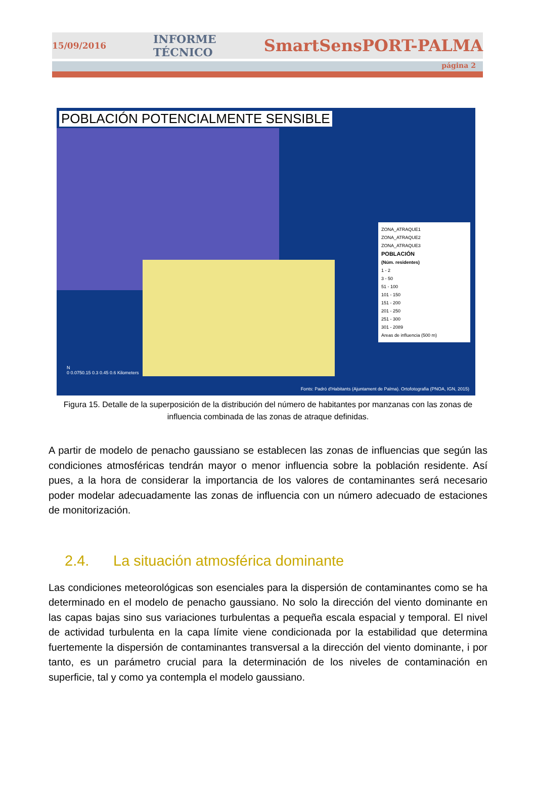15/09/2016 INFORME TÉCNICO SmartSensPORT-PALMA
página 2
POBLACIÓN POTENCIALMENTE SENSIBLE
ZONA_ATRAQUE1
ZONA_ATRAQUE2
ZONA_ATRAQUE3
POBLACIÓN
(Núm. residentes)
1 - 2
3 - 50
51 - 100
101 - 150
151 - 200
201 - 250
251 - 300
301 - 2089
Areas de influencia (500 m)
N
0 0.0750.15 0.3 0.45 0.6 Kilometers
Fonts: Padró d'Habitants (Ajuntament de Palma). Ortofotografia (PNOA, IGN, 2015)
Figura 15. Detalle de la superposición de la distribución del número de habitantes por manzanas con las zonas de influencia combinada de las zonas de atraque definidas.
A partir de modelo de penacho gaussiano se establecen las zonas de influencias que según las condiciones atmosféricas tendrán mayor o menor influencia sobre la población residente. Así pues, a la hora de considerar la importancia de los valores de contaminantes será necesario poder modelar adecuadamente las zonas de influencia con un número adecuado de estaciones de monitorización.
2.4. La situación atmosférica dominante
Las condiciones meteorológicas son esenciales para la dispersión de contaminantes como se ha determinado en el modelo de penacho gaussiano. No solo la dirección del viento dominante en las capas bajas sino sus variaciones turbulentas a pequeña escala espacial y temporal. El nivel de actividad turbulenta en la capa límite viene condicionada por la estabilidad que determina fuertemente la dispersión de contaminantes transversal a la dirección del viento dominante, i por tanto, es un parámetro crucial para la determinación de los niveles de contaminación en superficie, tal y como ya contempla el modelo gaussiano.